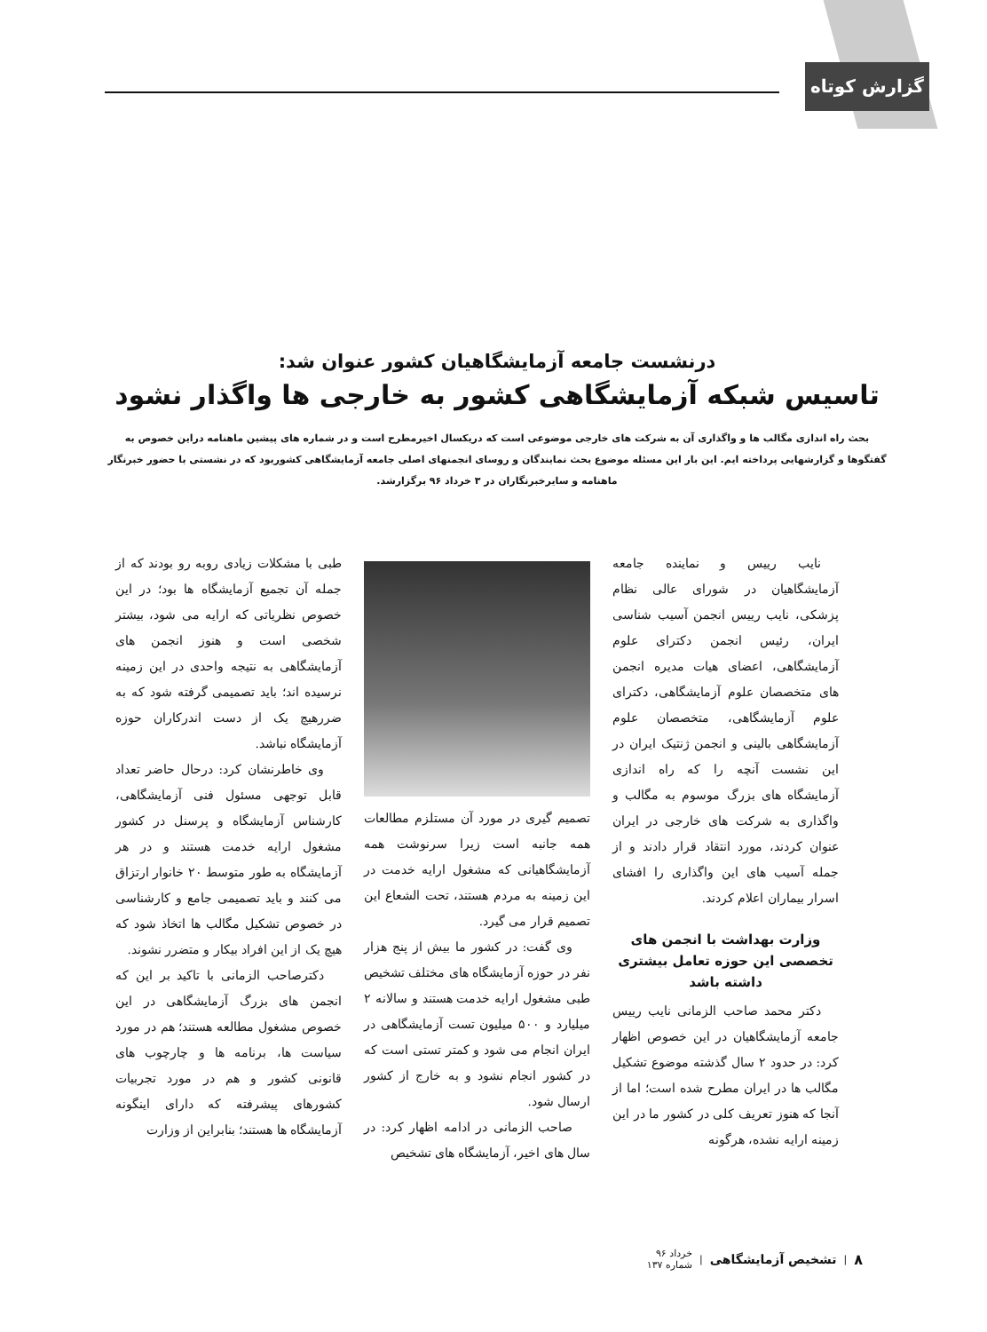گزارش کوتاه
درنشست جامعه آزمایشگاهیان کشور عنوان شد:
تاسیس شبکه آزمایشگاهی کشور به خارجی ها واگذار نشود
بحث راه اندازی مگالب ها و واگذاری آن به شرکت های خارجی موضوعی است که دریکسال اخیرمطرح است و در شماره های پیشین ماهنامه دراین خصوص به گفتگوها و گزارشهایی پرداخته ایم. این بار این مسئله موضوع بحث نمایندگان و روسای انجمنهای اصلی جامعه آزمایشگاهی کشوربود که در نشستی با حضور خبرنگار ماهنامه و سایرخبرنگاران در ۳ خرداد ۹۶ برگزارشد.
نایب رییس و نماینده جامعه آزمایشگاهیان در شورای عالی نظام پزشکی، نایب رییس انجمن آسیب شناسی ایران، رئیس انجمن دکترای علوم آزمایشگاهی، اعضای هیات مدیره انجمن های متخصصان علوم آزمایشگاهی، دکترای علوم آزمایشگاهی، متخصصان علوم آزمایشگاهی بالینی و انجمن ژنتیک ایران در این نشست آنچه را که راه اندازی آزمایشگاه های بزرگ موسوم به مگالب و واگذاری به شرکت های خارجی در ایران عنوان کردند، مورد انتقاد قرار دادند و از جمله آسیب های این واگذاری را افشای اسرار بیماران اعلام کردند.
وزارت بهداشت با انجمن های تخصصی این حوزه تعامل بیشتری داشته باشد
دکتر محمد صاحب الزمانی نایب رییس جامعه آزمایشگاهیان در این خصوص اظهار کرد: در حدود ۲ سال گذشته موضوع تشکیل مگالب ها در ایران مطرح شده است؛ اما از آنجا که هنوز تعریف کلی در کشور ما در این زمینه ارایه نشده، هرگونه
تصمیم گیری در مورد آن مستلزم مطالعات همه جانبه است زیرا سرنوشت همه آزمایشگاهیانی که مشغول ارایه خدمت در این زمینه به مردم هستند، تحت الشعاع این تصمیم قرار می گیرد.
وی گفت: در کشور ما بیش از پنج هزار نفر در حوزه آزمایشگاه های مختلف تشخیص طبی مشغول ارایه خدمت هستند و سالانه ۲ میلیارد و ۵۰۰ میلیون تست آزمایشگاهی در ایران انجام می شود و کمتر تستی است که در کشور انجام نشود و به خارج از کشور ارسال شود.
صاحب الزمانی در ادامه اظهار کرد: در سال های اخیر، آزمایشگاه های تشخیص
طبی با مشکلات زیادی روبه رو بودند که از جمله آن تجمیع آزمایشگاه ها بود؛ در این خصوص نظریاتی که ارایه می شود، بیشتر شخصی است و هنوز انجمن های آزمایشگاهی به نتیجه واحدی در این زمینه نرسیده اند؛ باید تصمیمی گرفته شود که به ضررهیچ یک از دست اندرکاران حوزه آزمایشگاه نباشد.
وی خاطرنشان کرد: درحال حاضر تعداد قابل توجهی مسئول فنی آزمایشگاهی، کارشناس آزمایشگاه و پرسنل در کشور مشغول ارایه خدمت هستند و در هر آزمایشگاه به طور متوسط ۲۰ خانوار ارتزاق می کنند و باید تصمیمی جامع و کارشناسی در خصوص تشکیل مگالب ها اتخاذ شود که هیچ یک از این افراد بیکار و متضرر نشوند.
دکترصاحب الزمانی با تاکید بر این که انجمن های بزرگ آزمایشگاهی در این خصوص مشغول مطالعه هستند؛ هم در مورد سیاست ها، برنامه ها و چارچوب های قانونی کشور و هم در مورد تجربیات کشورهای پیشرفته که دارای اینگونه آزمایشگاه ها هستند؛ بنابراین از وزارت
۸ | تشخیص آزمایشگاهی | خرداد ۹۶
شماره ۱۳۷